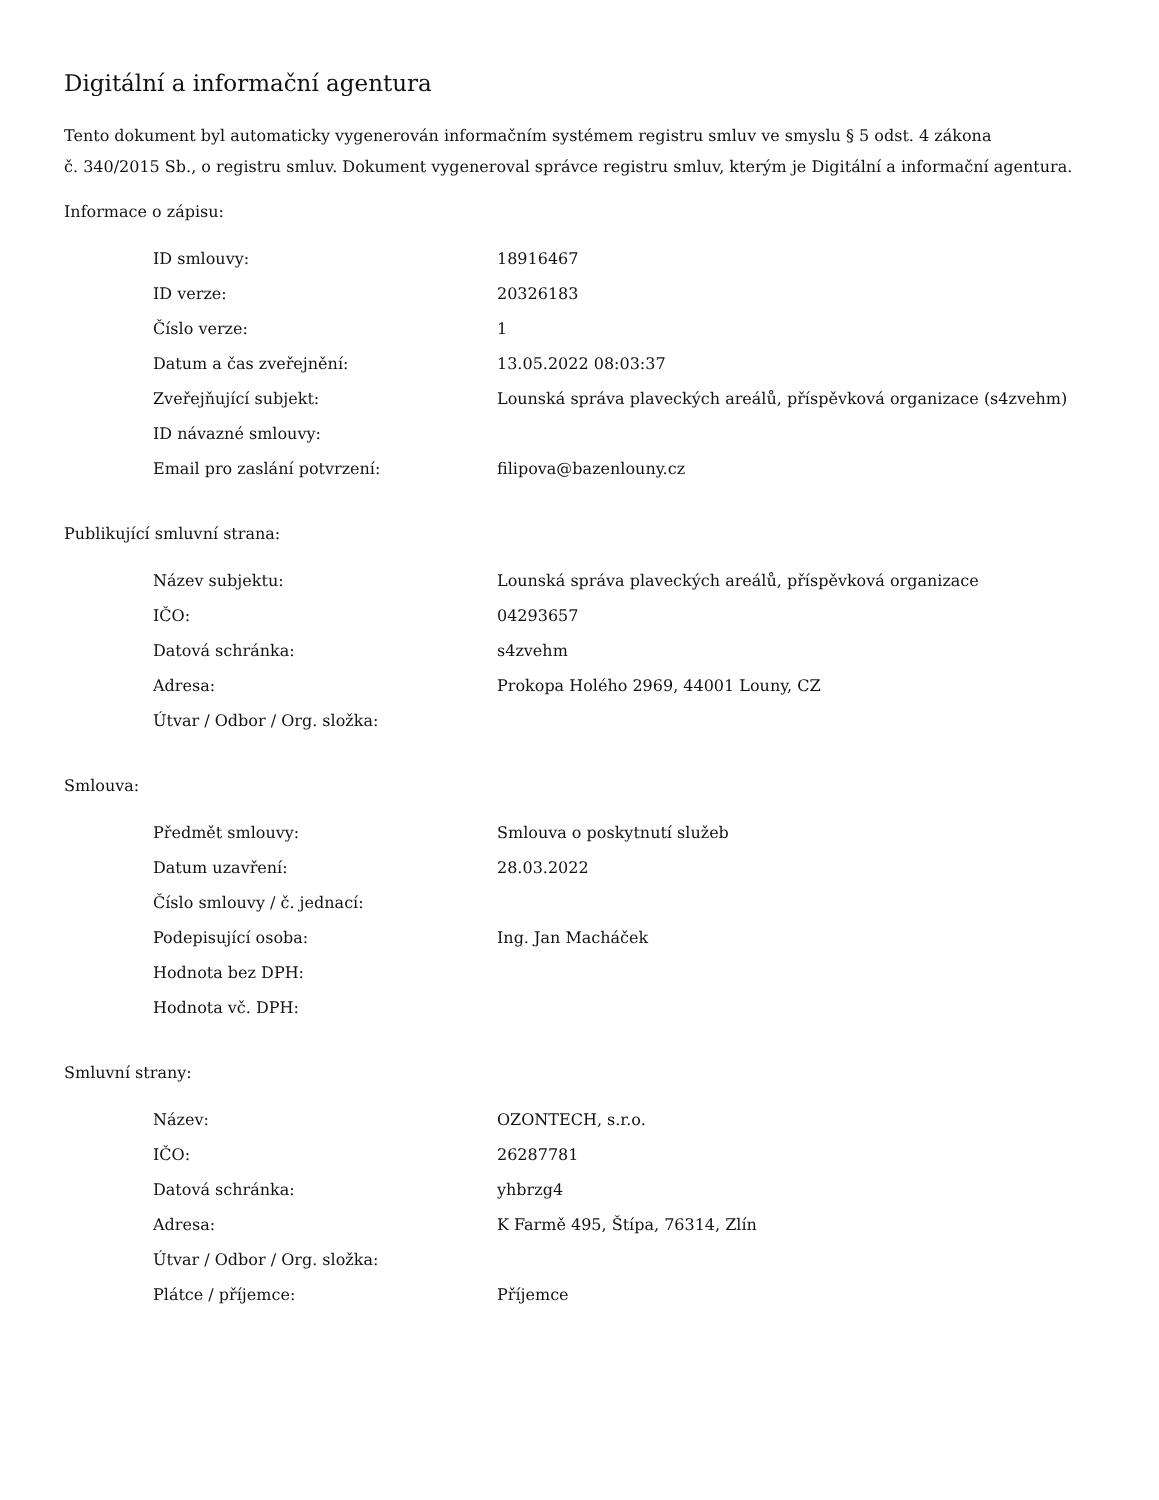Digitální a informační agentura
Tento dokument byl automaticky vygenerován informačním systémem registru smluv ve smyslu § 5 odst. 4 zákona
č. 340/2015 Sb., o registru smluv. Dokument vygeneroval správce registru smluv, kterým je Digitální a informační agentura.
Informace o zápisu:
| ID smlouvy: | 18916467 |
| ID verze: | 20326183 |
| Číslo verze: | 1 |
| Datum a čas zveřejnění: | 13.05.2022 08:03:37 |
| Zveřejňující subjekt: | Lounská správa plaveckých areálů, příspěvková organizace (s4zvehm) |
| ID návazné smlouvy: | |
| Email pro zaslání potvrzení: | filipova@bazenlouny.cz |
Publikující smluvní strana:
| Název subjektu: | Lounská správa plaveckých areálů, příspěvková organizace |
| IČO: | 04293657 |
| Datová schránka: | s4zvehm |
| Adresa: | Prokopa Holého 2969, 44001 Louny, CZ |
| Útvar / Odbor / Org. složka: | |
Smlouva:
| Předmět smlouvy: | Smlouva o poskytnutí služeb |
| Datum uzavření: | 28.03.2022 |
| Číslo smlouvy / č. jednací: | |
| Podepisující osoba: | Ing. Jan Macháček |
| Hodnota bez DPH: | |
| Hodnota vč. DPH: | |
Smluvní strany:
| Název: | OZONTECH, s.r.o. |
| IČO: | 26287781 |
| Datová schránka: | yhbrzg4 |
| Adresa: | K Farmě 495, Štípa, 76314, Zlín |
| Útvar / Odbor / Org. složka: | |
| Plátce / příjemce: | Příjemce |